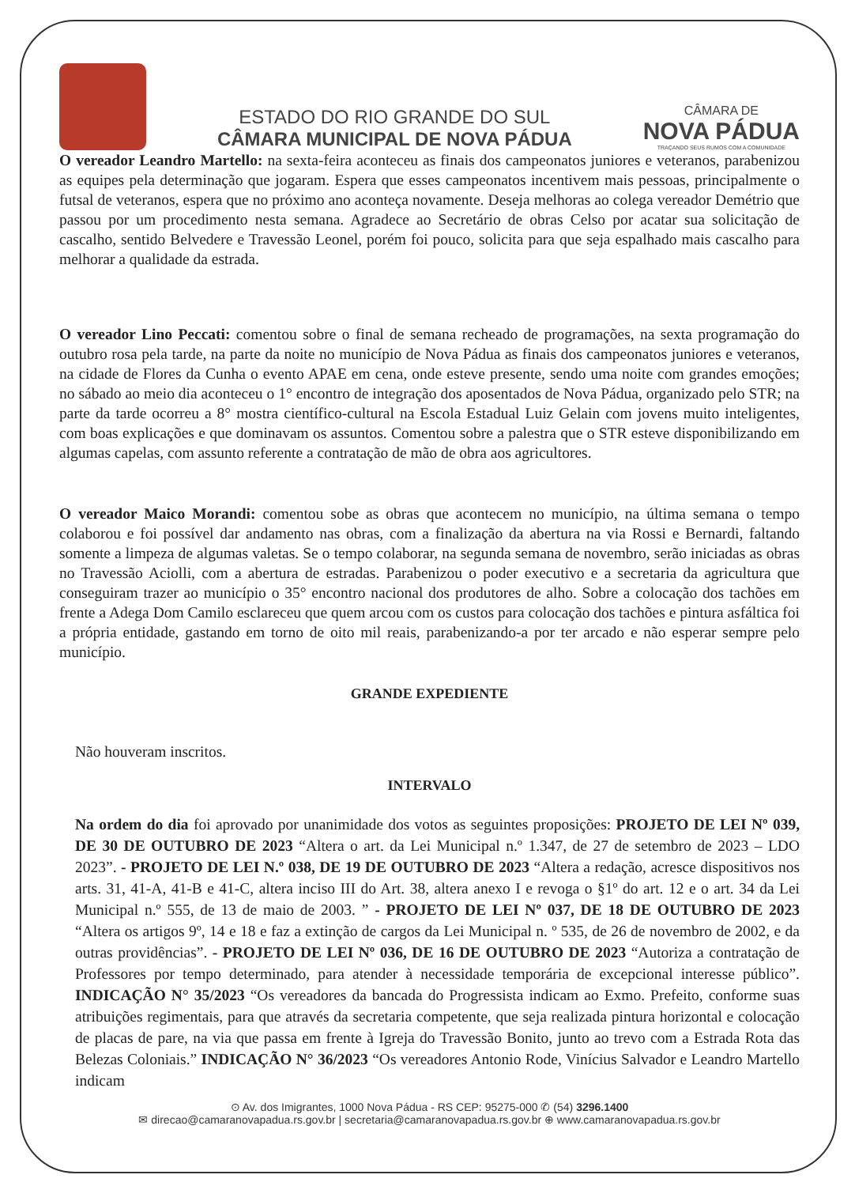ESTADO DO RIO GRANDE DO SUL
CÂMARA MUNICIPAL DE NOVA PÁDUA
CÂMARA DE
NOVA PÁDUA
TRAÇANDO SEUS RUMOS COM A COMUNIDADE
O vereador Leandro Martello: na sexta-feira aconteceu as finais dos campeonatos juniores e veteranos, parabenizou as equipes pela determinação que jogaram. Espera que esses campeonatos incentivem mais pessoas, principalmente o futsal de veteranos, espera que no próximo ano aconteça novamente. Deseja melhoras ao colega vereador Demétrio que passou por um procedimento nesta semana. Agradece ao Secretário de obras Celso por acatar sua solicitação de cascalho, sentido Belvedere e Travessão Leonel, porém foi pouco, solicita para que seja espalhado mais cascalho para melhorar a qualidade da estrada.
O vereador Lino Peccati: comentou sobre o final de semana recheado de programações, na sexta programação do outubro rosa pela tarde, na parte da noite no município de Nova Pádua as finais dos campeonatos juniores e veteranos, na cidade de Flores da Cunha o evento APAE em cena, onde esteve presente, sendo uma noite com grandes emoções; no sábado ao meio dia aconteceu o 1° encontro de integração dos aposentados de Nova Pádua, organizado pelo STR; na parte da tarde ocorreu a 8° mostra científico-cultural na Escola Estadual Luiz Gelain com jovens muito inteligentes, com boas explicações e que dominavam os assuntos. Comentou sobre a palestra que o STR esteve disponibilizando em algumas capelas, com assunto referente a contratação de mão de obra aos agricultores.
O vereador Maico Morandi: comentou sobe as obras que acontecem no município, na última semana o tempo colaborou e foi possível dar andamento nas obras, com a finalização da abertura na via Rossi e Bernardi, faltando somente a limpeza de algumas valetas. Se o tempo colaborar, na segunda semana de novembro, serão iniciadas as obras no Travessão Aciolli, com a abertura de estradas. Parabenizou o poder executivo e a secretaria da agricultura que conseguiram trazer ao município o 35° encontro nacional dos produtores de alho. Sobre a colocação dos tachões em frente a Adega Dom Camilo esclareceu que quem arcou com os custos para colocação dos tachões e pintura asfáltica foi a própria entidade, gastando em torno de oito mil reais, parabenizando-a por ter arcado e não esperar sempre pelo município.
GRANDE EXPEDIENTE
Não houveram inscritos.
INTERVALO
Na ordem do dia foi aprovado por unanimidade dos votos as seguintes proposições: PROJETO DE LEI Nº 039, DE 30 DE OUTUBRO DE 2023 “Altera o art. da Lei Municipal n.º 1.347, de 27 de setembro de 2023 – LDO 2023”. - PROJETO DE LEI N.º 038, DE 19 DE OUTUBRO DE 2023 “Altera a redação, acresce dispositivos nos arts. 31, 41-A, 41-B e 41-C, altera inciso III do Art. 38, altera anexo I e revoga o §1º do art. 12 e o art. 34 da Lei Municipal n.º 555, de 13 de maio de 2003. ” - PROJETO DE LEI Nº 037, DE 18 DE OUTUBRO DE 2023 “Altera os artigos 9º, 14 e 18 e faz a extinção de cargos da Lei Municipal n. º 535, de 26 de novembro de 2002, e da outras providências”. - PROJETO DE LEI Nº 036, DE 16 DE OUTUBRO DE 2023 “Autoriza a contratação de Professores por tempo determinado, para atender à necessidade temporária de excepcional interesse público”. INDICAÇÃO N° 35/2023 “Os vereadores da bancada do Progressista indicam ao Exmo. Prefeito, conforme suas atribuições regimentais, para que através da secretaria competente, que seja realizada pintura horizontal e colocação de placas de pare, na via que passa em frente à Igreja do Travessão Bonito, junto ao trevo com a Estrada Rota das Belezas Coloniais.” INDICAÇÃO N° 36/2023 “Os vereadores Antonio Rode, Vinícius Salvador e Leandro Martello indicam
⊙ Av. dos Imigrantes, 1000 Nova Pádua - RS CEP: 95275-000 ✆ (54) 3296.1400
✉ direcao@camaranovapadua.rs.gov.br | secretaria@camaranovapadua.rs.gov.br ⊕ www.camaranovapadua.rs.gov.br